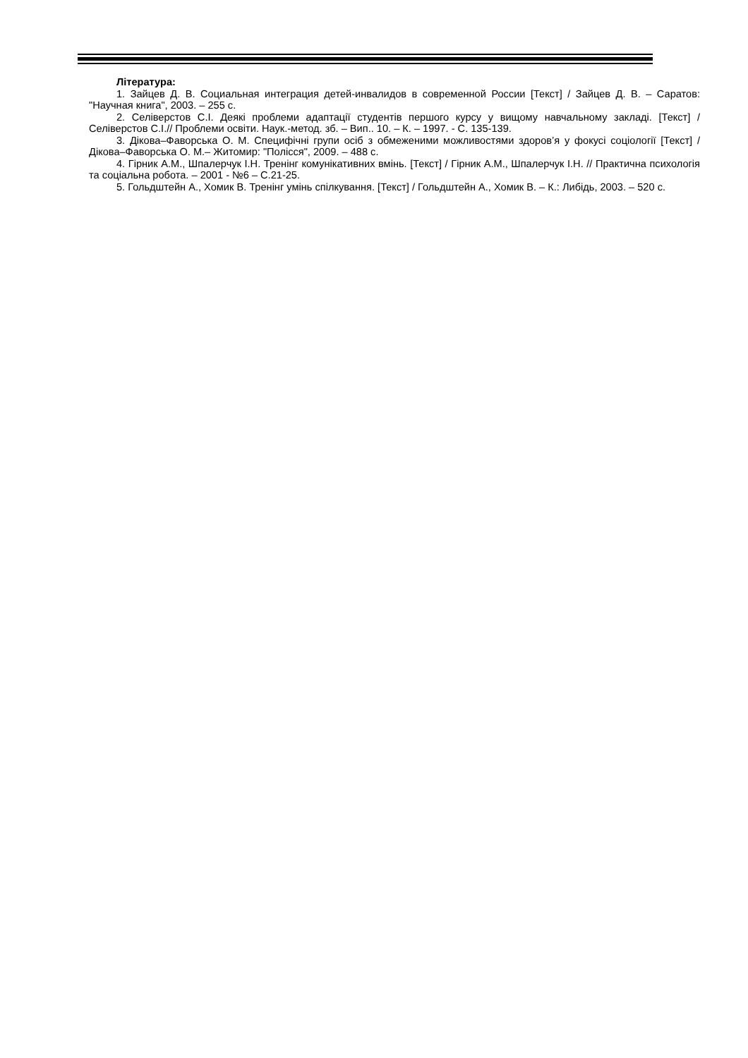Література:
1. Зайцев Д. В. Социальная интеграция детей-инвалидов в современной России [Текст] / Зайцев Д. В. – Саратов: "Научная книга", 2003. – 255 с.
2. Селіверстов С.І. Деякі проблеми адаптації студентів першого курсу у вищому навчальному закладі. [Текст] / Селіверстов С.І.// Проблеми освіти. Наук.-метод. зб. – Вип.. 10. – К. – 1997. - С. 135-139.
3. Дікова–Фаворська О. М. Специфічні групи осіб з обмеженими можливостями здоров’я у фокусі соціології [Текст] / Дікова–Фаворська О. М.– Житомир: "Полісся", 2009. – 488 с.
4. Гірник А.М., Шпалерчук І.Н. Тренінг комунікативних вмінь. [Текст] / Гірник А.М., Шпалерчук І.Н. // Практична психологія та соціальна робота. – 2001 - №6 – С.21-25.
5. Гольдштейн А., Хомик В. Тренінг умінь спілкування. [Текст] / Гольдштейн А., Хомик В. – К.: Либідь, 2003. – 520 с.